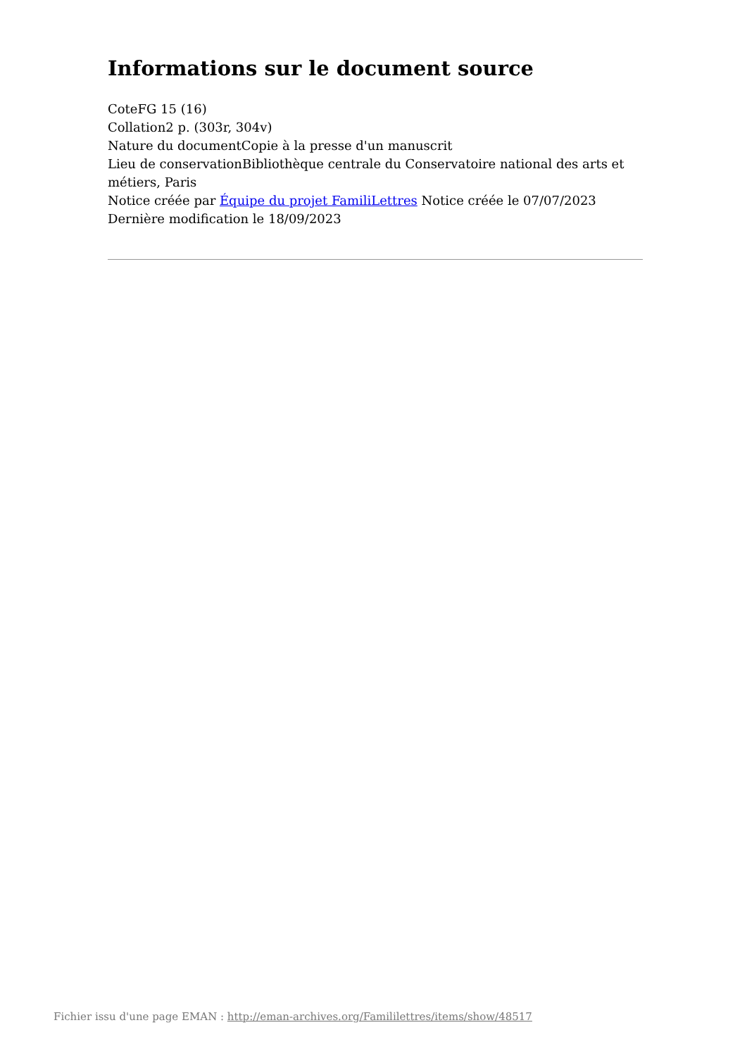Informations sur le document source
CoteFG 15 (16)
Collation2 p. (303r, 304v)
Nature du documentCopie à la presse d'un manuscrit
Lieu de conservationBibliothèque centrale du Conservatoire national des arts et métiers, Paris
Notice créée par Équipe du projet FamiliLettres Notice créée le 07/07/2023
Dernière modification le 18/09/2023
Fichier issu d'une page EMAN : http://eman-archives.org/Famililettres/items/show/48517